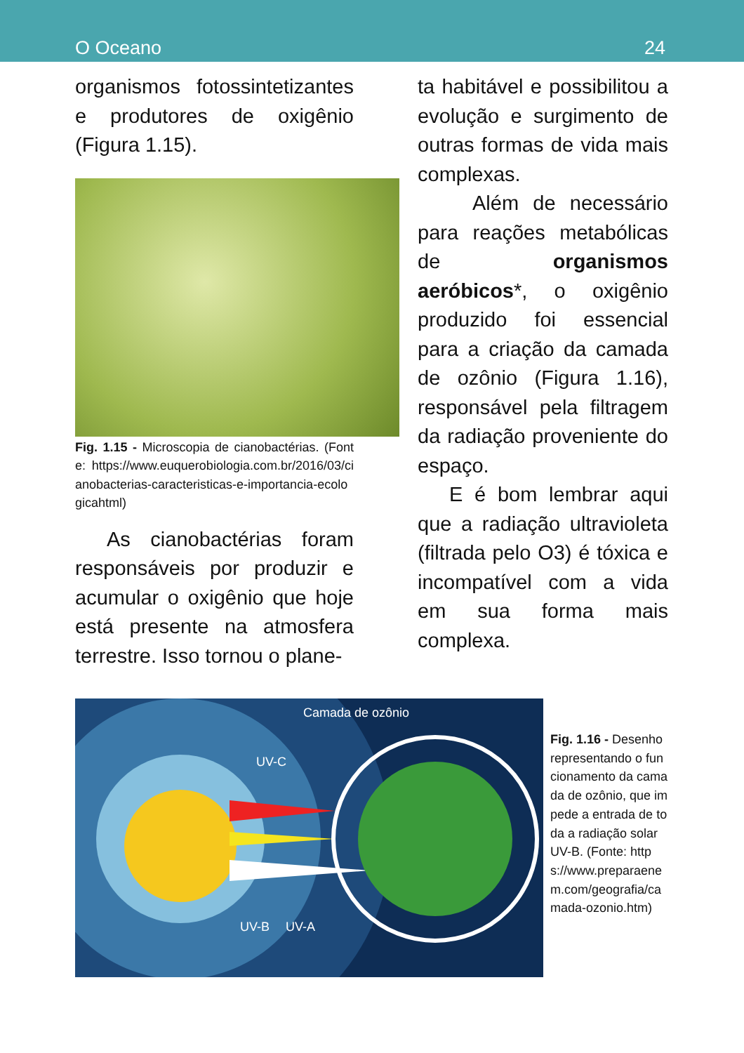O Oceano 24
organismos fotossintetizantes e produtores de oxigênio (Figura 1.15).
Fig. 1.15 - Microscopia de cianobactérias. (Fonte: https://www.euquerobiologia.com.br/2016/03/cianobacterias-caracteristicas-e-importancia-ecologicahtml)
As cianobactérias foram responsáveis por produzir e acumular o oxigênio que hoje está presente na atmosfera terrestre. Isso tornou o plane-
ta habitável e possibilitou a evolução e surgimento de outras formas de vida mais complexas.
Além de necessário para reações metabólicas de organismos aeróbicos*, o oxigênio produzido foi essencial para a criação da camada de ozônio (Figura 1.16), responsável pela filtragem da radiação proveniente do espaço.
E é bom lembrar aqui que a radiação ultravioleta (filtrada pelo O3) é tóxica e incompatível com a vida em sua forma mais complexa.
Camada de ozônio
UV-C
UV-B UV-A
Fig. 1.16 - Desenho representando o funcionamento da camada de ozônio, que impede a entrada de toda a radiação solar UV-B. (Fonte: https://www.preparaenem.com/geografia/camada-ozonio.htm)